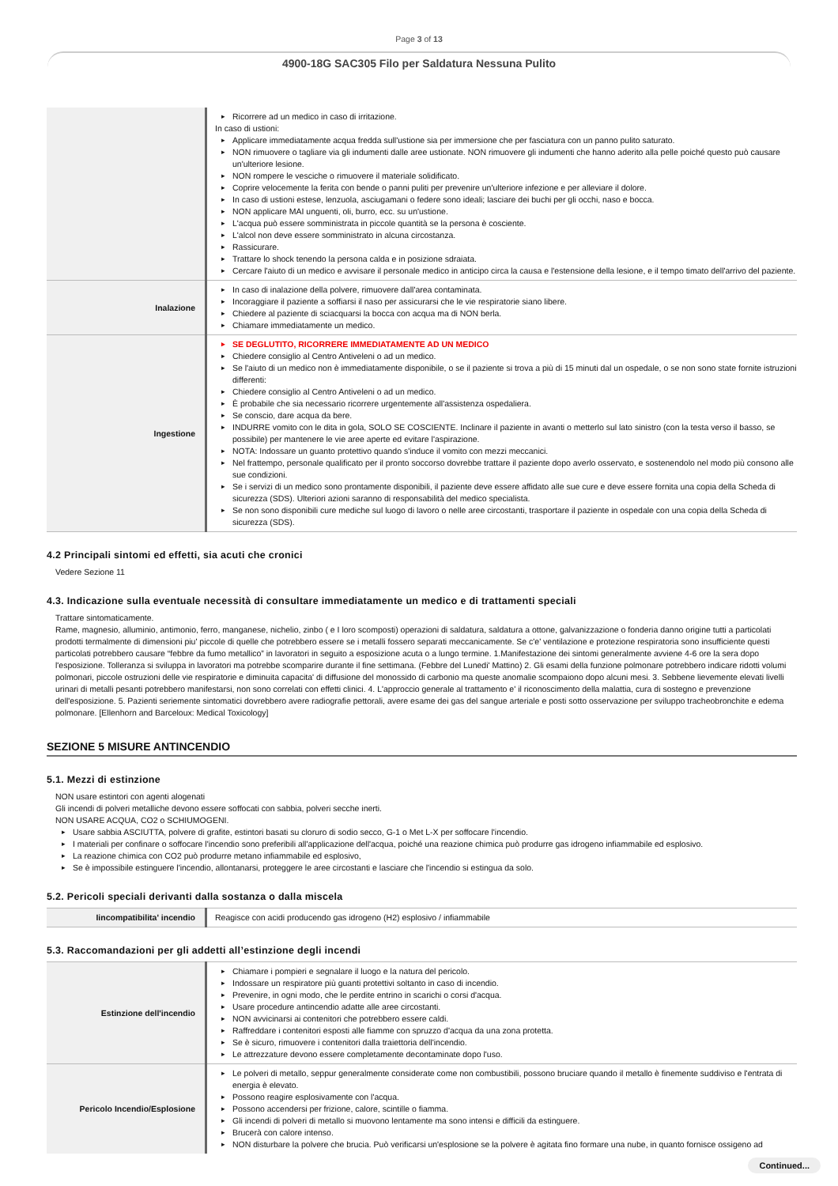Page 3 of 13
4900-18G SAC305 Filo per Saldatura Nessuna Pulito
| | Ricorrere ad un medico in caso di irritazione. In caso di ustioni: Applicare immediatamente acqua fredda sull'ustione sia per immersione che per fasciatura con un panno pulito saturato. NON rimuovere o tagliare via gli indumenti dalle aree ustionate. NON rimuovere gli indumenti che hanno aderito alla pelle poiché questo può causare un'ulteriore lesione. NON rompere le vesciche o rimuovere il materiale solidificato. Coprire velocemente la ferita con bende o panni puliti per prevenire un'ulteriore infezione e per alleviare il dolore. In caso di ustioni estese, lenzuola, asciugamani o federe sono ideali; lasciare dei buchi per gli occhi, naso e bocca. NON applicare MAI unguenti, oli, burro, ecc. su un'ustione. L'acqua può essere somministrata in piccole quantità se la persona è cosciente. L'alcol non deve essere somministrato in alcuna circostanza. Rassicurare. Trattare lo shock tenendo la persona calda e in posizione sdraiata. Cercare l'aiuto di un medico e avvisare il personale medico in anticipo circa la causa e l'estensione della lesione, e il tempo timato dell'arrivo del paziente. |
| Inalazione | In caso di inalazione della polvere, rimuovere dall'area contaminata. Incoraggiare il paziente a soffiarsi il naso per assicurarsi che le vie respiratorie siano libere. Chiedere al paziente di sciacquarsi la bocca con acqua ma di NON berla. Chiamare immediatamente un medico. |
| Ingestione | SE DEGLUTITO, RICORRERE IMMEDIATAMENTE AD UN MEDICO Chiedere consiglio al Centro Antiveleni o ad un medico. Se l'aiuto di un medico non è immediatamente disponibile, o se il paziente si trova a più di 15 minuti dal un ospedale, o se non sono state fornite istruzioni differenti: Chiedere consiglio al Centro Antiveleni o ad un medico. È probabile che sia necessario ricorrere urgentemente all'assistenza ospedaliera. Se conscio, dare acqua da bere. INDURRE vomito con le dita in gola, SOLO SE COSCIENTE. Inclinare il paziente in avanti o metterlo sul lato sinistro (con la testa verso il basso, se possibile) per mantenere le vie aree aperte ed evitare l'aspirazione. NOTA: Indossare un guanto protettivo quando s'induce il vomito con mezzi meccanici. Nel frattempo, personale qualificato per il pronto soccorso dovrebbe trattare il paziente dopo averlo osservato, e sostenendolo nel modo più consono alle sue condizioni. Se i servizi di un medico sono prontamente disponibili, il paziente deve essere affidato alle sue cure e deve essere fornita una copia della Scheda di sicurezza (SDS). Ulteriori azioni saranno di responsabilità del medico specialista. Se non sono disponibili cure mediche sul luogo di lavoro o nelle aree circostanti, trasportare il paziente in ospedale con una copia della Scheda di sicurezza (SDS). |
4.2 Principali sintomi ed effetti, sia acuti che cronici
Vedere Sezione 11
4.3. Indicazione sulla eventuale necessità di consultare immediatamente un medico e di trattamenti speciali
Trattare sintomaticamente.
Rame, magnesio, alluminio, antimonio, ferro, manganese, nichelio, zinbo ( e I loro scomposti) operazioni di saldatura, saldatura a ottone, galvanizzazione o fonderia danno origine tutti a particolati prodotti termalmente di dimensioni piu' piccole di quelle che potrebbero essere se i metalli fossero separati meccanicamente. Se c'e' ventilazione e protezione respiratoria sono insufficiente questi particolati potrebbero causare “febbre da fumo metallico” in lavoratori in seguito a esposizione acuta o a lungo termine. 1.Manifestazione dei sintomi generalmente avviene 4-6 ore la sera dopo l'esposizione. Tolleranza si sviluppa in lavoratori ma potrebbe scomparire durante il fine settimana. (Febbre del Lunedi' Mattino) 2. Gli esami della funzione polmonare potrebbero indicare ridotti volumi polmonari, piccole ostruzioni delle vie respiratorie e diminuita capacita' di diffusione del monossido di carbonio ma queste anomalie scompaiono dopo alcuni mesi. 3. Sebbene lievemente elevati livelli urinari di metalli pesanti potrebbero manifestarsi, non sono correlati con effetti clinici. 4. L'approccio generale al trattamento e' il riconoscimento della malattia, cura di sostegno e prevenzione dell'esposizione. 5. Pazienti seriemente sintomatici dovrebbero avere radiografie pettorali, avere esame dei gas del sangue arteriale e posti sotto osservazione per sviluppo tracheobronchite e edema polmonare. [Ellenhorn and Barceloux: Medical Toxicology]
SEZIONE 5 MISURE ANTINCENDIO
5.1. Mezzi di estinzione
NON usare estintori con agenti alogenati
Gli incendi di polveri metalliche devono essere soffocati con sabbia, polveri secche inerti.
NON USARE ACQUA, CO2 o SCHIUMOGENI.
Usare sabbia ASCIUTTA, polvere di grafite, estintori basati su cloruro di sodio secco, G-1 o Met L-X per soffocare l'incendio.
I materiali per confinare o soffocare l'incendio sono preferibili all'applicazione dell'acqua, poiché una reazione chimica può produrre gas idrogeno infiammabile ed esplosivo.
La reazione chimica con CO2 può produrre metano infiammabile ed esplosivo,
Se è impossibile estinguere l'incendio, allontanarsi, proteggere le aree circostanti e lasciare che l'incendio si estingua da solo.
5.2. Pericoli speciali derivanti dalla sostanza o dalla miscela
| Iincompatibilita' incendio | Reagisce con acidi producendo gas idrogeno (H2) esplosivo / infiammabile |
5.3. Raccomandazioni per gli addetti all’estinzione degli incendi
| Estinzione dell'incendio | Chiamare i pompieri e segnalare il luogo e la natura del pericolo. Indossare un respiratore più guanti protettivi soltanto in caso di incendio. Prevenire, in ogni modo, che le perdite entrino in scarichi o corsi d'acqua. Usare procedure antincendio adatte alle aree circostanti. NON avvicinarsi ai contenitori che potrebbero essere caldi. Raffreddare i contenitori esposti alle fiamme con spruzzo d'acqua da una zona protetta. Se è sicuro, rimuovere i contenitori dalla traiettoria dell'incendio. Le attrezzature devono essere completamente decontaminate dopo l'uso. |
| Pericolo Incendio/Esplosione | Le polveri di metallo, seppur generalmente considerate come non combustibili, possono bruciare quando il metallo è finemente suddiviso e l'entrata di energia è elevato. Possono reagire esplosivamente con l'acqua. Possono accendersi per frizione, calore, scintille o fiamma. Gli incendi di polveri di metallo si muovono lentamente ma sono intensi e difficili da estinguere. Brucerà con calore intenso. NON disturbare la polvere che brucia. Può verificarsi un'esplosione se la polvere è agitata fino formare una nube, in quanto fornisce ossigeno ad |
Continued...